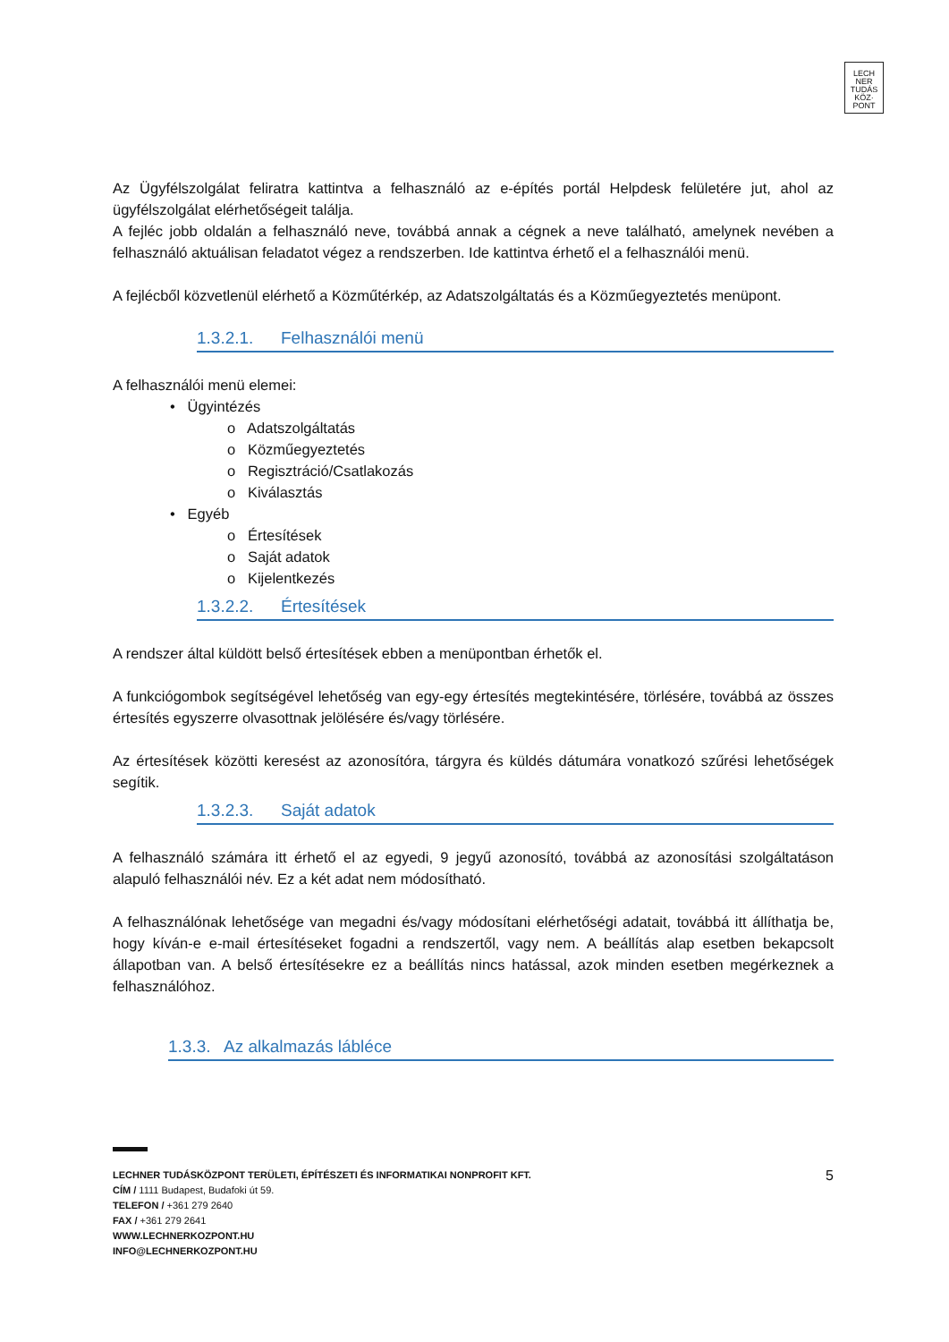LECH
NER
TUDÁS
KÖZ·
PONT
Az Ügyfélszolgálat feliratra kattintva a felhasználó az e-építés portál Helpdesk felületére jut, ahol az ügyfélszolgálat elérhetőségeit találja.
A fejléc jobb oldalán a felhasználó neve, továbbá annak a cégnek a neve található, amelynek nevében a felhasználó aktuálisan feladatot végez a rendszerben. Ide kattintva érhető el a felhasználói menü.
A fejlécből közvetlenül elérhető a Közműtérkép, az Adatszolgáltatás és a Közműegyeztetés menüpont.
1.3.2.1. Felhasználói menü
A felhasználói menü elemei:
• Ügyintézés
o Adatszolgáltatás
o Közműegyeztetés
o Regisztráció/Csatlakozás
o Kiválasztás
• Egyéb
o Értesítések
o Saját adatok
o Kijelentkezés
1.3.2.2. Értesítések
A rendszer által küldött belső értesítések ebben a menüpontban érhetők el.
A funkciógombok segítségével lehetőség van egy-egy értesítés megtekintésére, törlésére, továbbá az összes értesítés egyszerre olvasottnak jelölésére és/vagy törlésére.
Az értesítések közötti keresést az azonosítóra, tárgyra és küldés dátumára vonatkozó szűrési lehetőségek segítik.
1.3.2.3. Saját adatok
A felhasználó számára itt érhető el az egyedi, 9 jegyű azonosító, továbbá az azonosítási szolgáltatáson alapuló felhasználói név. Ez a két adat nem módosítható.
A felhasználónak lehetősége van megadni és/vagy módosítani elérhetőségi adatait, továbbá itt állíthatja be, hogy kíván-e e-mail értesítéseket fogadni a rendszertől, vagy nem. A beállítás alap esetben bekapcsolt állapotban van. A belső értesítésekre ez a beállítás nincs hatással, azok minden esetben megérkeznek a felhasználóhoz.
1.3.3. Az alkalmazás lábléce
LECHNER TUDÁSKÖZPONT TERÜLETI, ÉPÍTÉSZETI ÉS INFORMATIKAI NONPROFIT KFT. 5
CÍM / 1111 Budapest, Budafoki út 59.
TELEFON / +361 279 2640
FAX / +361 279 2641
WWW.LECHNERKOZPONT.HU
INFO@LECHNERKOZPONT.HU